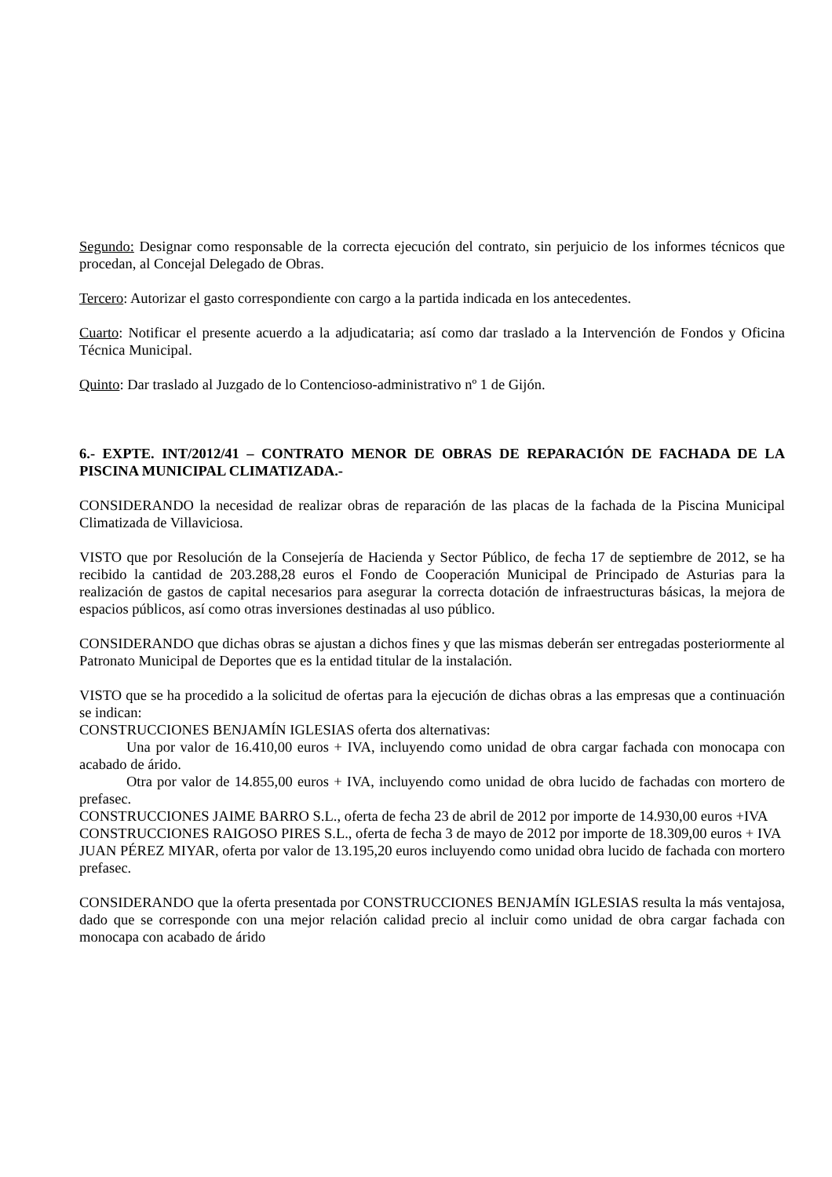Segundo: Designar como responsable de la correcta ejecución del contrato, sin perjuicio de los informes técnicos que procedan, al Concejal Delegado de Obras.
Tercero: Autorizar el gasto correspondiente con cargo a la partida indicada en los antecedentes.
Cuarto: Notificar el presente acuerdo a la adjudicataria; así como dar traslado a la Intervención de Fondos y Oficina Técnica Municipal.
Quinto: Dar traslado al Juzgado de lo Contencioso-administrativo nº 1 de Gijón.
6.- EXPTE. INT/2012/41 – CONTRATO MENOR DE OBRAS DE REPARACIÓN DE FACHADA DE LA PISCINA MUNICIPAL CLIMATIZADA.-
CONSIDERANDO la necesidad de realizar obras de reparación de las placas de la fachada de la Piscina Municipal Climatizada de Villaviciosa.
VISTO que por Resolución de la Consejería de Hacienda y Sector Público, de fecha 17 de septiembre de 2012, se ha recibido la cantidad de 203.288,28 euros el Fondo de Cooperación Municipal de Principado de Asturias para la realización de gastos de capital necesarios para asegurar la correcta dotación de infraestructuras básicas, la mejora de espacios públicos, así como otras inversiones destinadas al uso público.
CONSIDERANDO que dichas obras se ajustan a dichos fines y que las mismas deberán ser entregadas posteriormente al Patronato Municipal de Deportes que es la entidad titular de la instalación.
VISTO que se ha procedido a la solicitud de ofertas para la ejecución de dichas obras a las empresas que a continuación se indican:
CONSTRUCCIONES BENJAMÍN IGLESIAS oferta dos alternativas:
Una por valor de 16.410,00 euros + IVA, incluyendo como unidad de obra cargar fachada con monocapa con acabado de árido.
Otra por valor de 14.855,00 euros + IVA, incluyendo como unidad de obra lucido de fachadas con mortero de prefasec.
CONSTRUCCIONES JAIME BARRO S.L., oferta de fecha 23 de abril de 2012 por importe de 14.930,00 euros +IVA
CONSTRUCCIONES RAIGOSO PIRES S.L., oferta de fecha 3 de mayo de 2012 por importe de 18.309,00 euros + IVA
JUAN PÉREZ MIYAR, oferta por valor de 13.195,20 euros incluyendo como unidad obra lucido de fachada con mortero prefasec.
CONSIDERANDO que la oferta presentada por CONSTRUCCIONES BENJAMÍN IGLESIAS resulta la más ventajosa, dado que se corresponde con una mejor relación calidad precio al incluir como unidad de obra cargar fachada con monocapa con acabado de árido